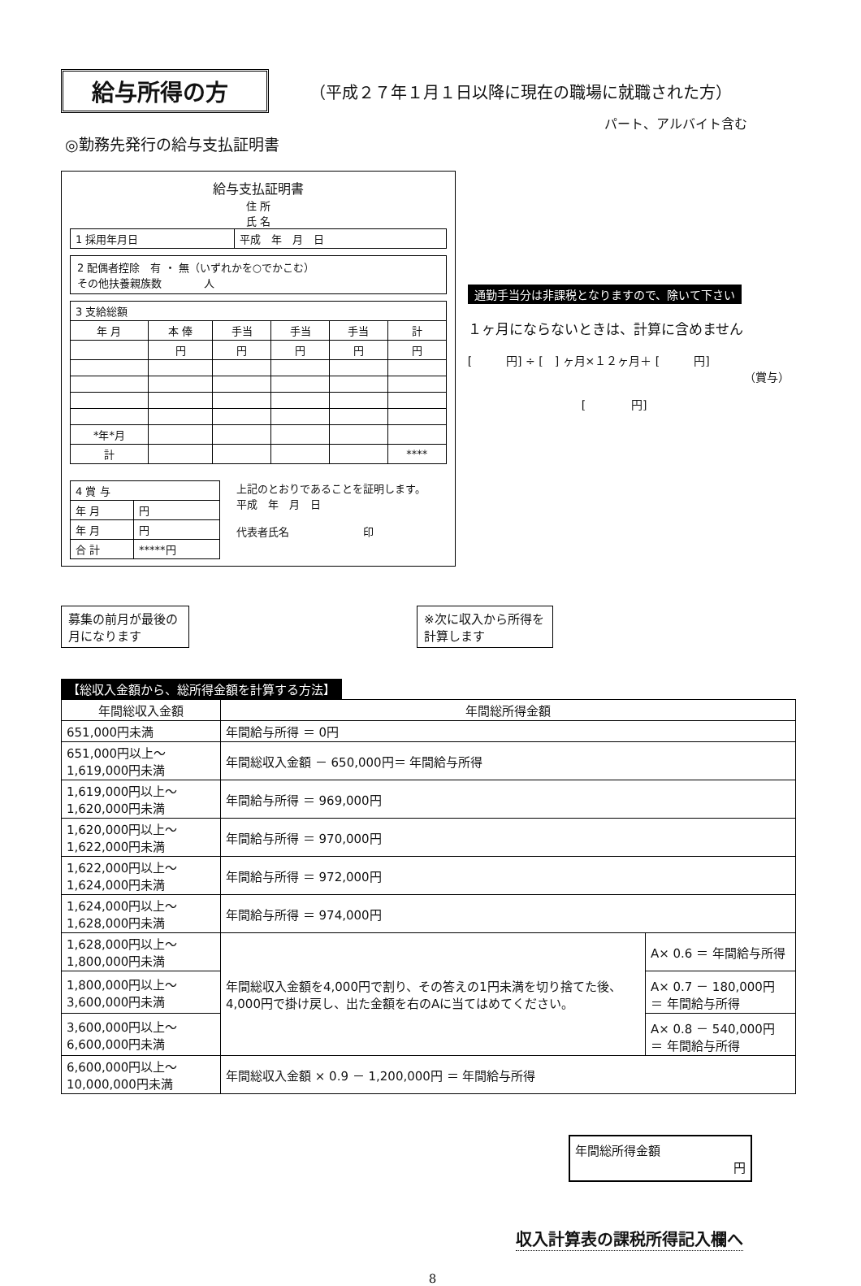給与所得の方
（平成２７年１月１日以降に現在の職場に就職された方）
パート、アルバイト含む
◎勤務先発行の給与支払証明書
給与支払証明書
住 所
氏 名
| 1 採用年月日 | 平成 年 月 日 |
2 配偶者控除　有 ・ 無（いずれかを○でかこむ）
その他扶養親族数　　　　人
| 3 支給総額 | | | | | |
| 年 月 | 本 俸 | 手当 | 手当 | 手当 | 計 |
| | 円 | 円 | 円 | 円 | 円 |
| *年*月 | | | | | |
| 計 | | | | | **** |
| 4 賞 与 | |
| 年 月 | 円 |
| 年 月 | 円 |
| 合 計 | *****円 |
上記のとおりであることを証明します。
平成　年　月　日
代表者氏名　　　　　　　印
通勤手当分は非課税となりますので、除いて下さい
１ヶ月にならないときは、計算に含めません
[　　　円] ÷ [　] ヶ月×１２ヶ月＋ [　　　円]
（賞与）
[　　　　円]
募集の前月が最後の月になります
※次に収入から所得を計算します
【総収入金額から、総所得金額を計算する方法】
| 年間総収入金額 | 年間総所得金額 | |
| --- | --- | --- |
| 651,000円未満 | 年間給与所得 ＝ 0円 | |
| 651,000円以上～ 1,619,000円未満 | 年間総収入金額 － 650,000円＝ 年間給与所得 | |
| 1,619,000円以上～ 1,620,000円未満 | 年間給与所得 ＝ 969,000円 | |
| 1,620,000円以上～ 1,622,000円未満 | 年間給与所得 ＝ 970,000円 | |
| 1,622,000円以上～ 1,624,000円未満 | 年間給与所得 ＝ 972,000円 | |
| 1,624,000円以上～ 1,628,000円未満 | 年間給与所得 ＝ 974,000円 | |
| 1,628,000円以上～ 1,800,000円未満 | 年間総収入金額を4,000円で割り、その答えの1円未満を切り捨てた後、4,000円で掛け戻し、出た金額を右のAに当てはめてください。 | A× 0.6 ＝ 年間給与所得 |
| 1,800,000円以上～ 3,600,000円未満 | | A× 0.7 － 180,000円 ＝ 年間給与所得 |
| 3,600,000円以上～ 6,600,000円未満 | | A× 0.8 － 540,000円 ＝ 年間給与所得 |
| 6,600,000円以上～10,000,000円未満 | 年間総収入金額 × 0.9 － 1,200,000円 ＝ 年間給与所得 | |
年間総所得金額
円
収入計算表の課税所得記入欄へ
8